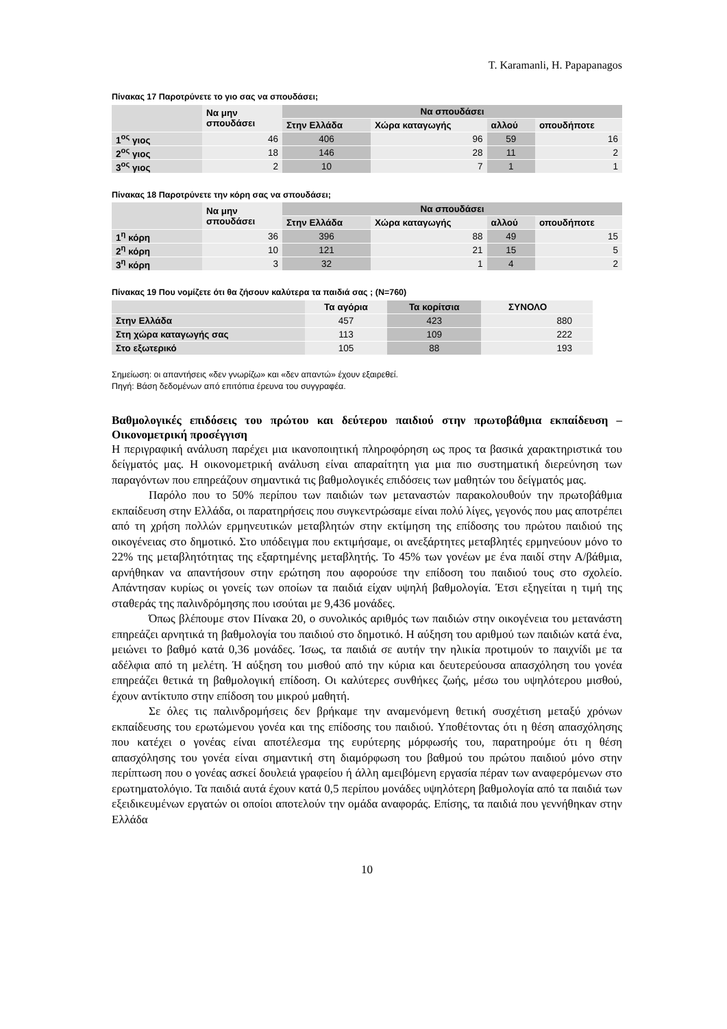T. Karamanli, H. Papapanagos
Πίνακας 17 Παροτρύνετε το γιο σας να σπουδάσει;
| | Να μην σπουδάσει | Να σπουδάσει | | | |
| --- | --- | --- | --- | --- | --- |
| | | Στην Ελλάδα | Χώρα καταγωγής | αλλού | οπουδήποτε |
| 1<sup>ος</sup> γιος | 46 | 406 | 96 | 59 | 16 |
| 2<sup>ος</sup> γιος | 18 | 146 | 28 | 11 | 2 |
| 3<sup>ος</sup> γιος | 2 | 10 | 7 | 1 | 1 |
Πίνακας 18 Παροτρύνετε την κόρη σας να σπουδάσει;
| | Να μην σπουδάσει | Να σπουδάσει | | | |
| --- | --- | --- | --- | --- | --- |
| | | Στην Ελλάδα | Χώρα καταγωγής | αλλού | οπουδήποτε |
| 1<sup>η</sup> κόρη | 36 | 396 | 88 | 49 | 15 |
| 2<sup>η</sup> κόρη | 10 | 121 | 21 | 15 | 5 |
| 3<sup>η</sup> κόρη | 3 | 32 | 1 | 4 | 2 |
Πίνακας 19 Που νομίζετε ότι θα ζήσουν καλύτερα τα παιδιά σας ; (N=760)
| | Τα αγόρια | Τα κορίτσια | ΣΥΝΟΛΟ |
| --- | --- | --- | --- |
| Στην Ελλάδα | 457 | 423 | 880 |
| Στη χώρα καταγωγής σας | 113 | 109 | 222 |
| Στο εξωτερικό | 105 | 88 | 193 |
Σημείωση: οι απαντήσεις «δεν γνωρίζω» και «δεν απαντώ» έχουν εξαιρεθεί.
Πηγή: Βάση δεδομένων από επιτόπια έρευνα του συγγραφέα.
Βαθμολογικές επιδόσεις του πρώτου και δεύτερου παιδιού στην πρωτοβάθμια εκπαίδευση – Οικονομετρική προσέγγιση
Η περιγραφική ανάλυση παρέχει μια ικανοποιητική πληροφόρηση ως προς τα βασικά χαρακτηριστικά του δείγματός μας. Η οικονομετρική ανάλυση είναι απαραίτητη για μια πιο συστηματική διερεύνηση των παραγόντων που επηρεάζουν σημαντικά τις βαθμολογικές επιδόσεις των μαθητών του δείγματός μας.
Παρόλο που το 50% περίπου των παιδιών των μεταναστών παρακολουθούν την πρωτοβάθμια εκπαίδευση στην Ελλάδα, οι παρατηρήσεις που συγκεντρώσαμε είναι πολύ λίγες, γεγονός που μας αποτρέπει από τη χρήση πολλών ερμηνευτικών μεταβλητών στην εκτίμηση της επίδοσης του πρώτου παιδιού της οικογένειας στο δημοτικό. Στο υπόδειγμα που εκτιμήσαμε, οι ανεξάρτητες μεταβλητές ερμηνεύουν μόνο το 22% της μεταβλητότητας της εξαρτημένης μεταβλητής. Το 45% των γονέων με ένα παιδί στην Α/βάθμια, αρνήθηκαν να απαντήσουν στην ερώτηση που αφορούσε την επίδοση του παιδιού τους στο σχολείο. Απάντησαν κυρίως οι γονείς των οποίων τα παιδιά είχαν υψηλή βαθμολογία. Έτσι εξηγείται η τιμή της σταθεράς της παλινδρόμησης που ισούται με 9,436 μονάδες.
Όπως βλέπουμε στον Πίνακα 20, ο συνολικός αριθμός των παιδιών στην οικογένεια του μετανάστη επηρεάζει αρνητικά τη βαθμολογία του παιδιού στο δημοτικό. Η αύξηση του αριθμού των παιδιών κατά ένα, μειώνει το βαθμό κατά 0,36 μονάδες. Ίσως, τα παιδιά σε αυτήν την ηλικία προτιμούν το παιχνίδι με τα αδέλφια από τη μελέτη. Ή αύξηση του μισθού από την κύρια και δευτερεύουσα απασχόληση του γονέα επηρεάζει θετικά τη βαθμολογική επίδοση. Οι καλύτερες συνθήκες ζωής, μέσω του υψηλότερου μισθού, έχουν αντίκτυπο στην επίδοση του μικρού μαθητή.
Σε όλες τις παλινδρομήσεις δεν βρήκαμε την αναμενόμενη θετική συσχέτιση μεταξύ χρόνων εκπαίδευσης του ερωτώμενου γονέα και της επίδοσης του παιδιού. Υποθέτοντας ότι η θέση απασχόλησης που κατέχει ο γονέας είναι αποτέλεσμα της ευρύτερης μόρφωσής του, παρατηρούμε ότι η θέση απασχόλησης του γονέα είναι σημαντική στη διαμόρφωση του βαθμού του πρώτου παιδιού μόνο στην περίπτωση που ο γονέας ασκεί δουλειά γραφείου ή άλλη αμειβόμενη εργασία πέραν των αναφερόμενων στο ερωτηματολόγιο. Τα παιδιά αυτά έχουν κατά 0,5 περίπου μονάδες υψηλότερη βαθμολογία από τα παιδιά των εξειδικευμένων εργατών οι οποίοι αποτελούν την ομάδα αναφοράς. Επίσης, τα παιδιά που γεννήθηκαν στην Ελλάδα
10